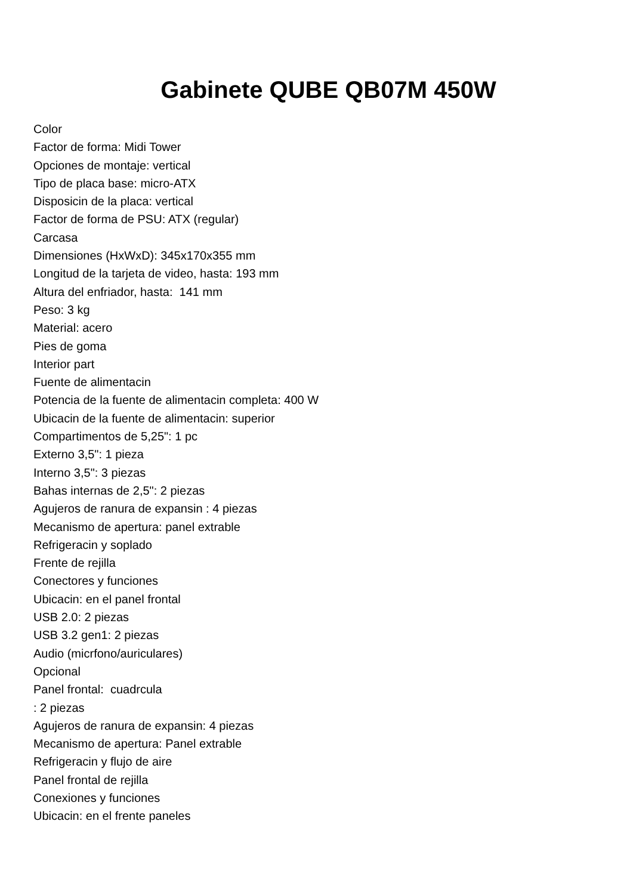Gabinete QUBE QB07M 450W
Color
Factor de forma: Midi Tower
Opciones de montaje: vertical
Tipo de placa base: micro-ATX
Disposicin de la placa: vertical
Factor de forma de PSU: ATX (regular)
Carcasa
Dimensiones (HxWxD): 345x170x355 mm
Longitud de la tarjeta de video, hasta: 193 mm
Altura del enfriador, hasta: 141 mm
Peso: 3 kg
Material: acero
Pies de goma
Interior part
Fuente de alimentacin
Potencia de la fuente de alimentacin completa: 400 W
Ubicacin de la fuente de alimentacin: superior
Compartimentos de 5,25": 1 pc
Externo 3,5": 1 pieza
Interno 3,5": 3 piezas
Bahas internas de 2,5": 2 piezas
Agujeros de ranura de expansin : 4 piezas
Mecanismo de apertura: panel extrable
Refrigeracin y soplado
Frente de rejilla
Conectores y funciones
Ubicacin: en el panel frontal
USB 2.0: 2 piezas
USB 3.2 gen1: 2 piezas
Audio (micrfono/auriculares)
Opcional
Panel frontal: cuadrcula
: 2 piezas
Agujeros de ranura de expansin: 4 piezas
Mecanismo de apertura: Panel extrable
Refrigeracin y flujo de aire
Panel frontal de rejilla
Conexiones y funciones
Ubicacin: en el frente paneles